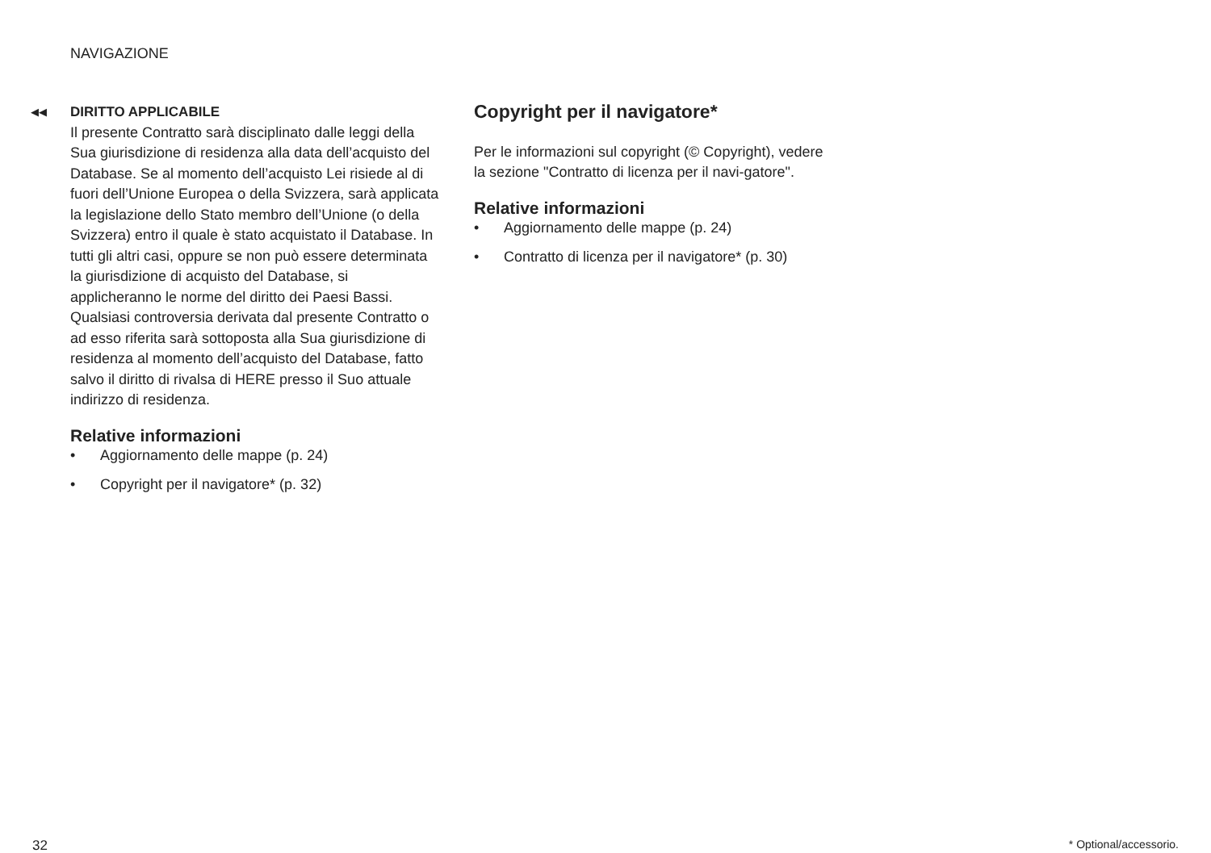NAVIGAZIONE
◀◀
DIRITTO APPLICABILE
Il presente Contratto sarà disciplinato dalle leggi della Sua giurisdizione di residenza alla data dell’acquisto del Database. Se al momento dell’acquisto Lei risiede al di fuori dell’Unione Europea o della Svizzera, sarà applicata la legislazione dello Stato membro dell’Unione (o della Svizzera) entro il quale è stato acquistato il Database. In tutti gli altri casi, oppure se non può essere determinata la giurisdizione di acquisto del Database, si applicheranno le norme del diritto dei Paesi Bassi. Qualsiasi controversia derivata dal presente Contratto o ad esso riferita sarà sottoposta alla Sua giurisdizione di residenza al momento dell’acquisto del Database, fatto salvo il diritto di rivalsa di HERE presso il Suo attuale indirizzo di residenza.
Relative informazioni
• Aggiornamento delle mappe (p. 24)
• Copyright per il navigatore* (p. 32)
Copyright per il navigatore*
Per le informazioni sul copyright (© Copyright), vedere la sezione "Contratto di licenza per il navi-gatore".
Relative informazioni
• Aggiornamento delle mappe (p. 24)
• Contratto di licenza per il navigatore* (p. 30)
32 * Optional/accessorio.